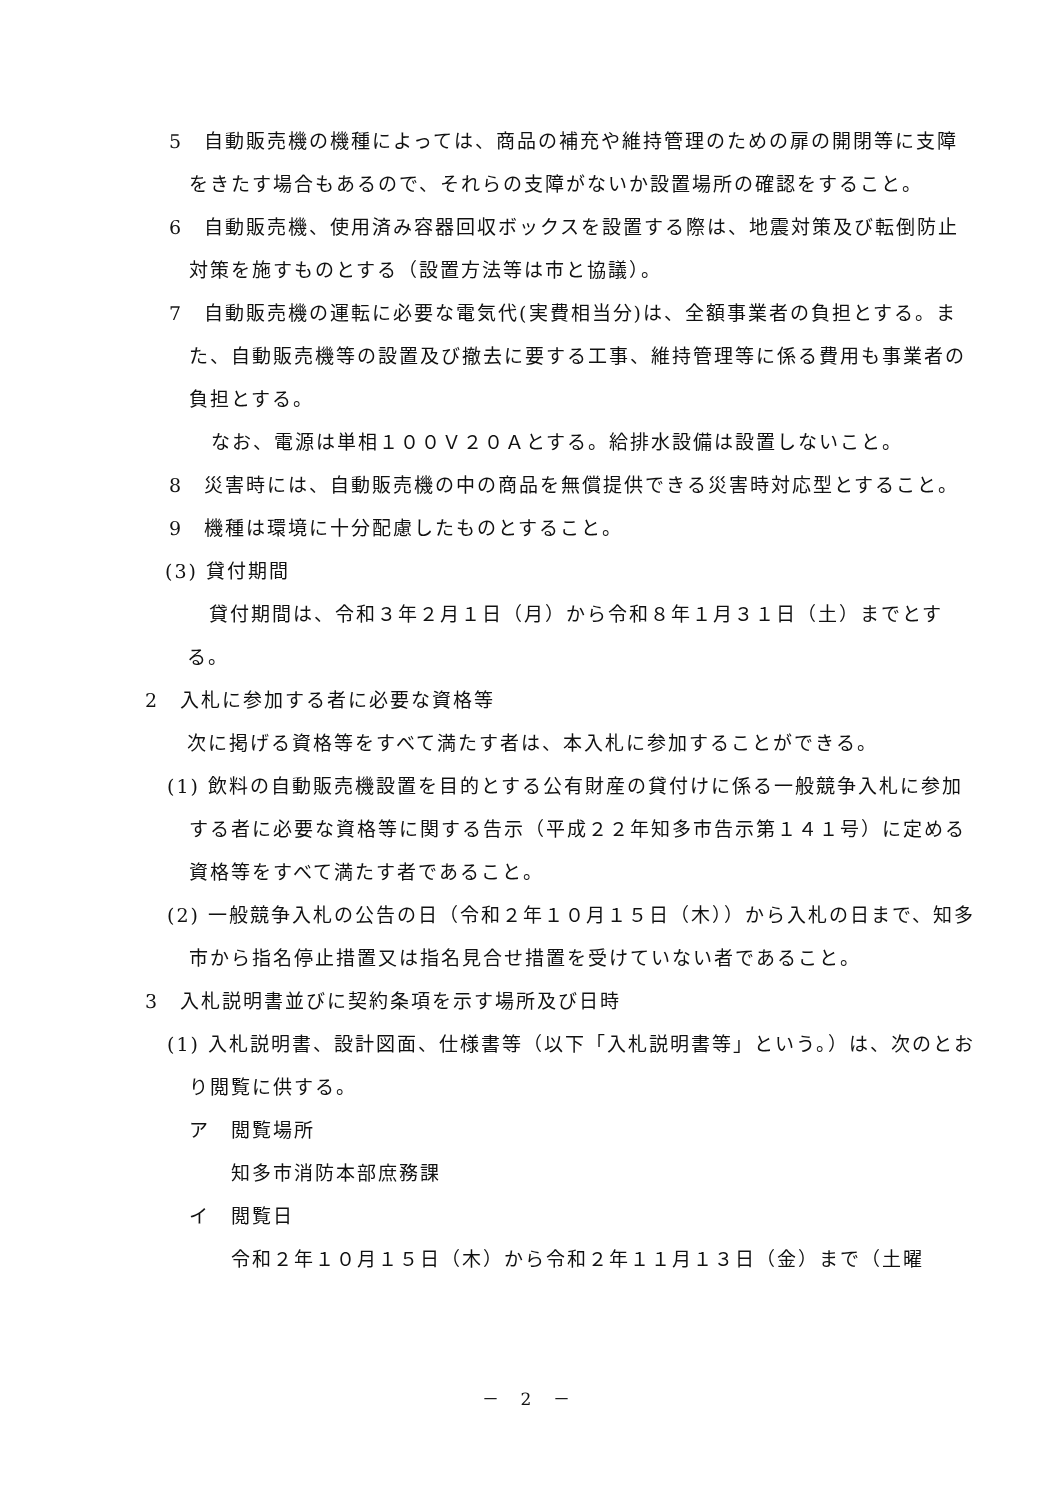5　自動販売機の機種によっては、商品の補充や維持管理のための扉の開閉等に支障をきたす場合もあるので、それらの支障がないか設置場所の確認をすること。
6　自動販売機、使用済み容器回収ボックスを設置する際は、地震対策及び転倒防止対策を施すものとする（設置方法等は市と協議）。
7　自動販売機の運転に必要な電気代(実費相当分)は、全額事業者の負担とする。また、自動販売機等の設置及び撤去に要する工事、維持管理等に係る費用も事業者の負担とする。
なお、電源は単相１００Ｖ２０Ａとする。給排水設備は設置しないこと。
8　災害時には、自動販売機の中の商品を無償提供できる災害時対応型とすること。
9　機種は環境に十分配慮したものとすること。
(3) 貸付期間
貸付期間は、令和３年２月１日（月）から令和８年１月３１日（土）までとする。
2　入札に参加する者に必要な資格等
次に掲げる資格等をすべて満たす者は、本入札に参加することができる。
(1) 飲料の自動販売機設置を目的とする公有財産の貸付けに係る一般競争入札に参加する者に必要な資格等に関する告示（平成２２年知多市告示第１４１号）に定める資格等をすべて満たす者であること。
(2) 一般競争入札の公告の日（令和２年１０月１５日（木））から入札の日まで、知多市から指名停止措置又は指名見合せ措置を受けていない者であること。
3　入札説明書並びに契約条項を示す場所及び日時
(1) 入札説明書、設計図面、仕様書等（以下「入札説明書等」という。）は、次のとおり閲覧に供する。
ア　閲覧場所
知多市消防本部庶務課
イ　閲覧日
令和２年１０月１５日（木）から令和２年１１月１３日（金）まで（土曜
－ 2 －